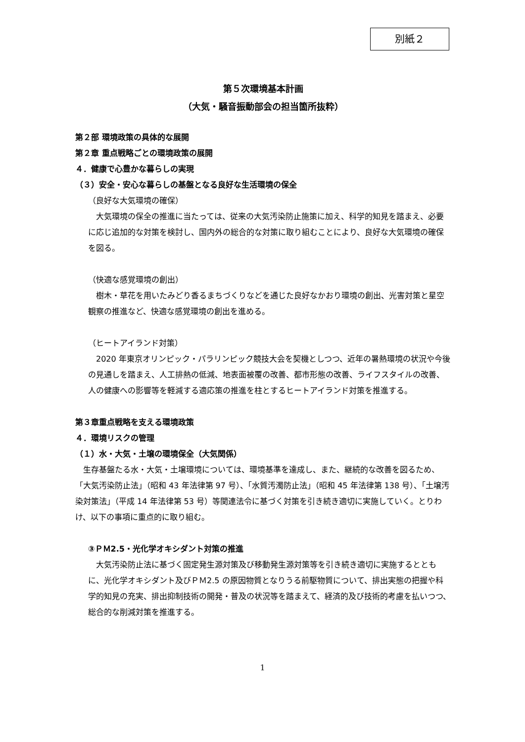別紙２
第５次環境基本計画
（大気・騒音振動部会の担当箇所抜粋）
第２部 環境政策の具体的な展開
第２章 重点戦略ごとの環境政策の展開
４．健康で心豊かな暮らしの実現
（３）安全・安心な暮らしの基盤となる良好な生活環境の保全
（良好な大気環境の確保）
　大気環境の保全の推進に当たっては、従来の大気汚染防止施策に加え、科学的知見を踏まえ、必要に応じ追加的な対策を検討し、国内外の総合的な対策に取り組むことにより、良好な大気環境の確保を図る。
（快適な感覚環境の創出）
　樹木・草花を用いたみどり香るまちづくりなどを通じた良好なかおり環境の創出、光害対策と星空観察の推進など、快適な感覚環境の創出を進める。
（ヒートアイランド対策）
　2020 年東京オリンピック・パラリンピック競技大会を契機としつつ、近年の暑熱環境の状況や今後の見通しを踏まえ、人工排熱の低減、地表面被覆の改善、都市形態の改善、ライフスタイルの改善、人の健康への影響等を軽減する適応策の推進を柱とするヒートアイランド対策を推進する。
第３章重点戦略を支える環境政策
４．環境リスクの管理
（１）水・大気・土壌の環境保全（大気関係）
　生存基盤たる水・大気・土壌環境については、環境基準を達成し、また、継続的な改善を図るため、「大気汚染防止法」（昭和 43 年法律第 97 号）、「水質汚濁防止法」（昭和 45 年法律第 138 号）、「土壌汚染対策法」（平成 14 年法律第 53 号）等関連法令に基づく対策を引き続き適切に実施していく。とりわけ、以下の事項に重点的に取り組む。
③ＰＭ2.5・光化学オキシダント対策の推進
　大気汚染防止法に基づく固定発生源対策及び移動発生源対策等を引き続き適切に実施するとともに、光化学オキシダント及びＰＭ2.5 の原因物質となりうる前駆物質について、排出実態の把握や科学的知見の充実、排出抑制技術の開発・普及の状況等を踏まえて、経済的及び技術的考慮を払いつつ、総合的な削減対策を推進する。
1